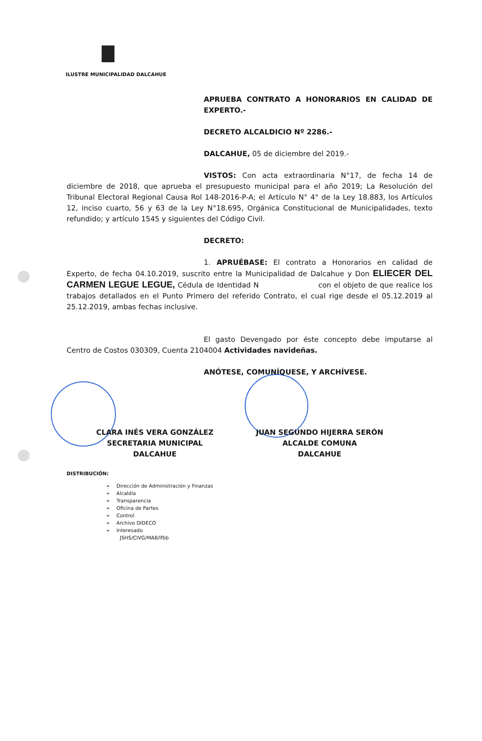ILUSTRE MUNICIPALIDAD DALCAHUE
APRUEBA CONTRATO A HONORARIOS EN CALIDAD DE EXPERTO.-
DECRETO ALCALDICIO Nº 2286.-
DALCAHUE, 05 de diciembre del 2019.-
VISTOS: Con acta extraordinaria N°17, de fecha 14 de diciembre de 2018, que aprueba el presupuesto municipal para el año 2019; La Resolución del Tribunal Electoral Regional Causa Rol 148-2016-P-A; el Artículo N° 4° de la Ley 18.883, los Artículos 12, inciso cuarto, 56 y 63 de la Ley N°18.695, Orgánica Constitucional de Municipalidades, texto refundido; y artículo 1545 y siguientes del Código Civil.
DECRETO:
1. APRUÉBASE: El contrato a Honorarios en calidad de Experto, de fecha 04.10.2019, suscrito entre la Municipalidad de Dalcahue y Don ELIECER DEL CARMEN LEGUE LEGUE, Cédula de Identidad N con el objeto de que realice los trabajos detallados en el Punto Primero del referido Contrato, el cual rige desde el 05.12.2019 al 25.12.2019, ambas fechas inclusive.
El gasto Devengado por éste concepto debe imputarse al Centro de Costos 030309, Cuenta 2104004 Actividades navideñas.
ANÓTESE, COMUNÍQUESE, Y ARCHÍVESE.
CLARA INÉS VERA GONZÁLEZ
SECRETARIA MUNICIPAL
DALCAHUE
JUAN SEGUNDO HIJERRA SERÓN
ALCALDE COMUNA
DALCAHUE
DISTRIBUCIÓN:
➢ Dirección de Administración y Finanzas
➢ Alcaldía
➢ Transparencia
➢ Oficina de Partes
➢ Control
➢ Archivo DIDECO
➢ Interesado
JSHS/CIVG/MAB/lfbb